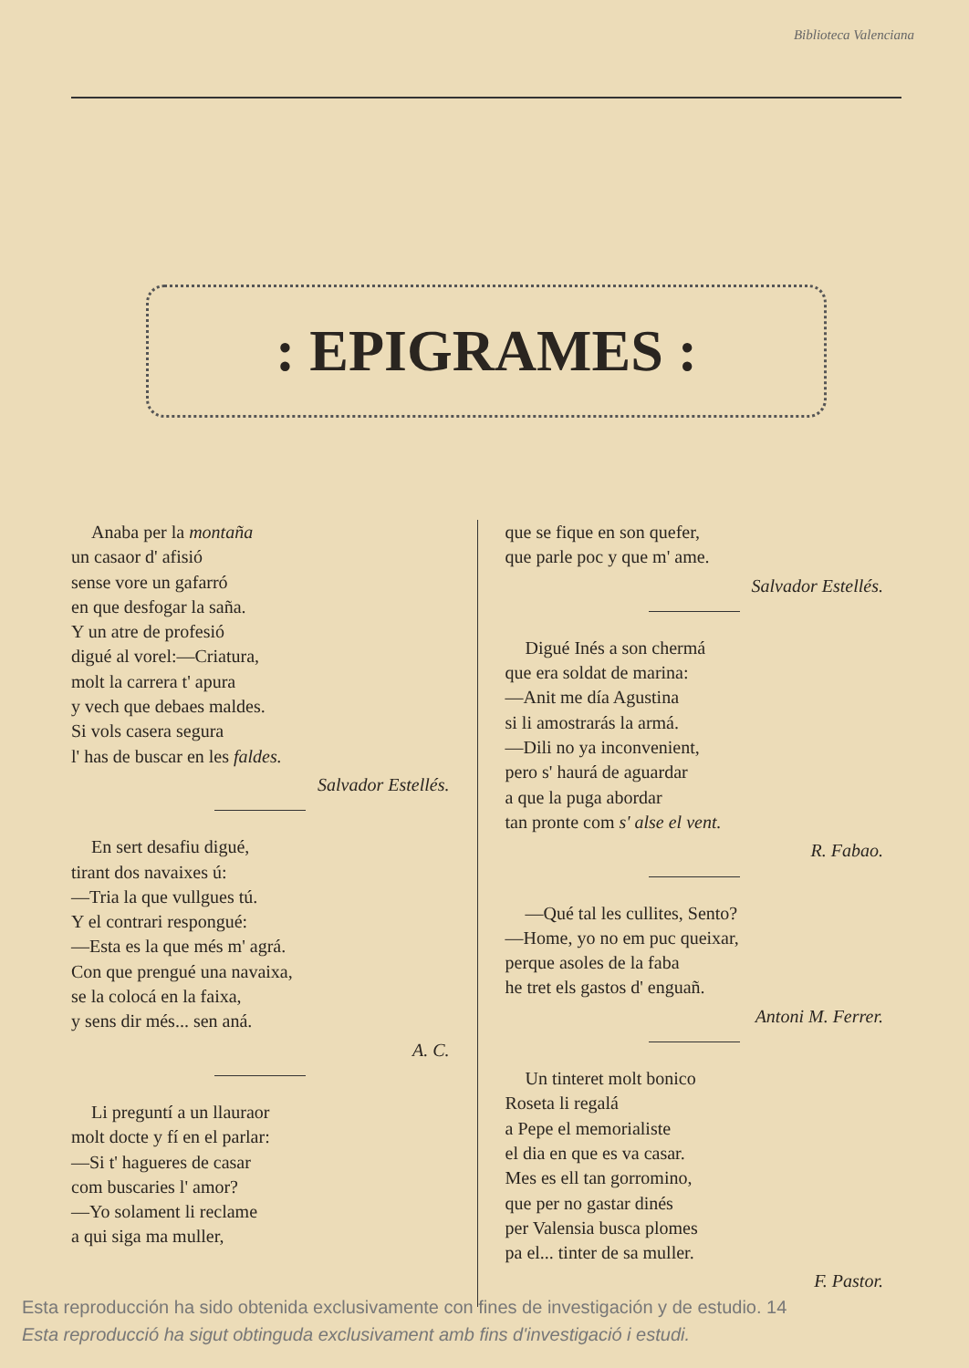Biblioteca Valenciana
: EPIGRAMES :
Anaba per la montaña
un casaor d' afisió
sense vore un gafarró
en que desfogar la saña.
Y un atre de profesió
digué al vorel:—Criatura,
molt la carrera t' apura
y vech que debaes maldes.
Si vols casera segura
l' has de buscar en les faldes.
Salvador Estellés.
En sert desafiu digué,
tirant dos navaixes ú:
—Tria la que vullgues tú.
Y el contrari respongué:
—Esta es la que més m' agrá.
Con que prengué una navaixa,
se la colocá en la faixa,
y sens dir més... sen aná.
A. C.
Li preguntí a un llauraor
molt docte y fí en el parlar:
—Si t' hagueres de casar
com buscaries l' amor?
—Yo solament li reclame
a qui siga ma muller,
que se fique en son quefer,
que parle poc y que m' ame.
Salvador Estellés.
Digué Inés a son chermá
que era soldat de marina:
—Anit me día Agustina
si li amostrarás la armá.
—Dili no ya inconvenient,
pero s' haurá de aguardar
a que la puga abordar
tan pronte com s' alse el vent.
R. Fabao.
—Qué tal les cullites, Sento?
—Home, yo no em puc queixar,
perque asoles de la faba
he tret els gastos d' enguañ.
Antoni M. Ferrer.
Un tinteret molt bonico
Roseta li regalá
a Pepe el memorialiste
el dia en que es va casar.
Mes es ell tan gorromino,
que per no gastar dinés
per Valensia busca plomes
pa el... tinter de sa muller.
F. Pastor.
Esta reproducción ha sido obtenida exclusivamente con fines de investigación y de estudio. 14
Esta reproducció ha sigut obtinguda exclusivament amb fins d'investigació i estudi.